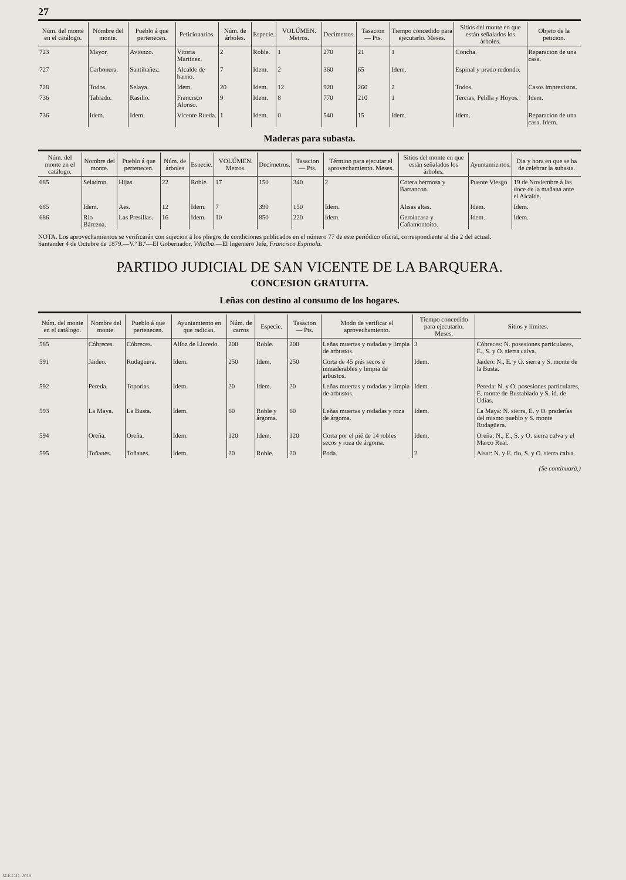27
| Núm. del monte en el catálogo. | Nombre del monte. | Pueblo á que pertenecen. | Peticionarios. | Núm. de árboles. | Especie. | VOLÚMEN. Metros. | Decímetros. | Tasacion — Pts. | Tiempo concedido para ejecutarlo. Meses. | Sitios del monte en que están señalados los árboles. | Objeto de la peticion. |
| --- | --- | --- | --- | --- | --- | --- | --- | --- | --- | --- | --- |
| 723 | Mayor. | Avionzo. | Vitoria Martinez. | 2 | Roble. | 1 | 270 | 21 | 1 | Concha. | Reparacion de una casa. |
| 727 | Carbonera. | Santibañez. | Alcalde de barrio. | 7 | Idem. | 2 | 360 | 65 | Idem. | Espinal y prado redondo. | |
| 728 | Todos. | Selaya. | Idem. | 20 | Idem. | 12 | 920 | 260 | 2 | Todos. | Casos imprevistos. |
| 736 | Tablado. | Rasillo. | Francisco Alonso. | 9 | Idem. | 8 | 770 | 210 | 1 | Tercias, Pelilla y Hoyos. | Idem. |
| 736 | Idem. | Idem. | Vicente Rueda. | 1 | Idem. | 0 | 540 | 15 | Idem. | Idem. | Reparacion de una casa. Idem. |
Maderas para subasta.
| Núm. del monte en el catálogo. | Nombre del monte. | Pueblo á que pertenecen. | Núm. de árboles | Especie. | VOLÚMEN. Metros. | Decímetros. | Tasacion — Pts. | Término para ejecutar el aprovechamiento. Meses. | Sitios del monte en que están señalados los árboles. | Ayuntamientos. | Dia y hora en que se ha de celebrar la subasta. |
| --- | --- | --- | --- | --- | --- | --- | --- | --- | --- | --- | --- |
| 685 | Seladron. | Hijas. | 22 | Roble. | 17 | 150 | 340 | 2 | Cotera hermosa y Barrancon. | Puente Viesgo | 19 de Noviembre á las doce de la mañana ante el Alcalde. |
| 685 | Idem. | Aes. | 12 | Idem. | 7 | 390 | 150 | Idem. | Alisas altas. | Idem. | Idem. |
| 686 | Rio Bárcena. | Las Presillas. | 16 | Idem. | 10 | 850 | 220 | Idem. | Gerolacasa y Cañamontoito. | Idem. | Idem. |
NOTA. Los aprovechamientos se verificarán con sujecion á los pliegos de condiciones publicados en el número 77 de este periódico oficial, correspondiente al dia 2 del actual.
Santander 4 de Octubre de 1879.—V.º B.º—El Gobernador, Villalba.—El Ingeniero Jefe, Francisco Espinola.
PARTIDO JUDICIAL DE SAN VICENTE DE LA BARQUERA.
CONCESION GRATUITA.
Leñas con destino al consumo de los hogares.
| Núm. del monte en el catálogo. | Nombre del monte. | Pueblo á que pertenecen. | Ayuntamiento en que radican. | Núm. de carros | Especie. | Tasacion — Pts. | Modo de verificar el aprovechamiento. | Tiempo concedido para ejecutarlo. Meses. | Sitios y límites. |
| --- | --- | --- | --- | --- | --- | --- | --- | --- | --- |
| 585 | Cóbreces. | Cóbreces. | Alfoz de Lloredo. | 200 | Roble. | 200 | Leñas muertas y rodadas y limpia de arbustos. | 3 | Cóbreces: N. posesiones particulares, E., S. y O. sierra calva. |
| 591 | Jaideo. | Rudagüera. | Idem. | 250 | Idem. | 250 | Corta de 45 piés secos é inmaderables y limpia de arbustos. | Idem. | Jaideo: N., E. y O. sierra y S. monte de la Busta. |
| 592 | Pereda. | Toporías. | Idem. | 20 | Idem. | 20 | Leñas muertas y rodadas y limpia de arbustos. | Idem. | Pereda: N. y O. posesiones particulares, E. monte de Bustablado y S. id. de Udías. |
| 593 | La Maya. | La Busta. | Idem. | 60 | Roble y árgoma. | 60 | Leñas muertas y rodadas y roza de árgoma. | Idem. | La Maya: N. sierra, E. y O. praderías del mismo pueblo y S. monte Rudagüera. |
| 594 | Oreña. | Oreña. | Idem. | 120 | Idem. | 120 | Corta por el pié de 14 robles secos y roza de árgoma. | Idem. | Oreña: N., E., S. y O. sierra calva y el Marco Real. |
| 595 | Toñanes. | Toñanes. | Idem. | 20 | Roble. | 20 | Poda. | 2 | Alsar: N. y E. rio, S. y O. sierra calva. |
(Se continuará.)
M.E.C.D. 2015